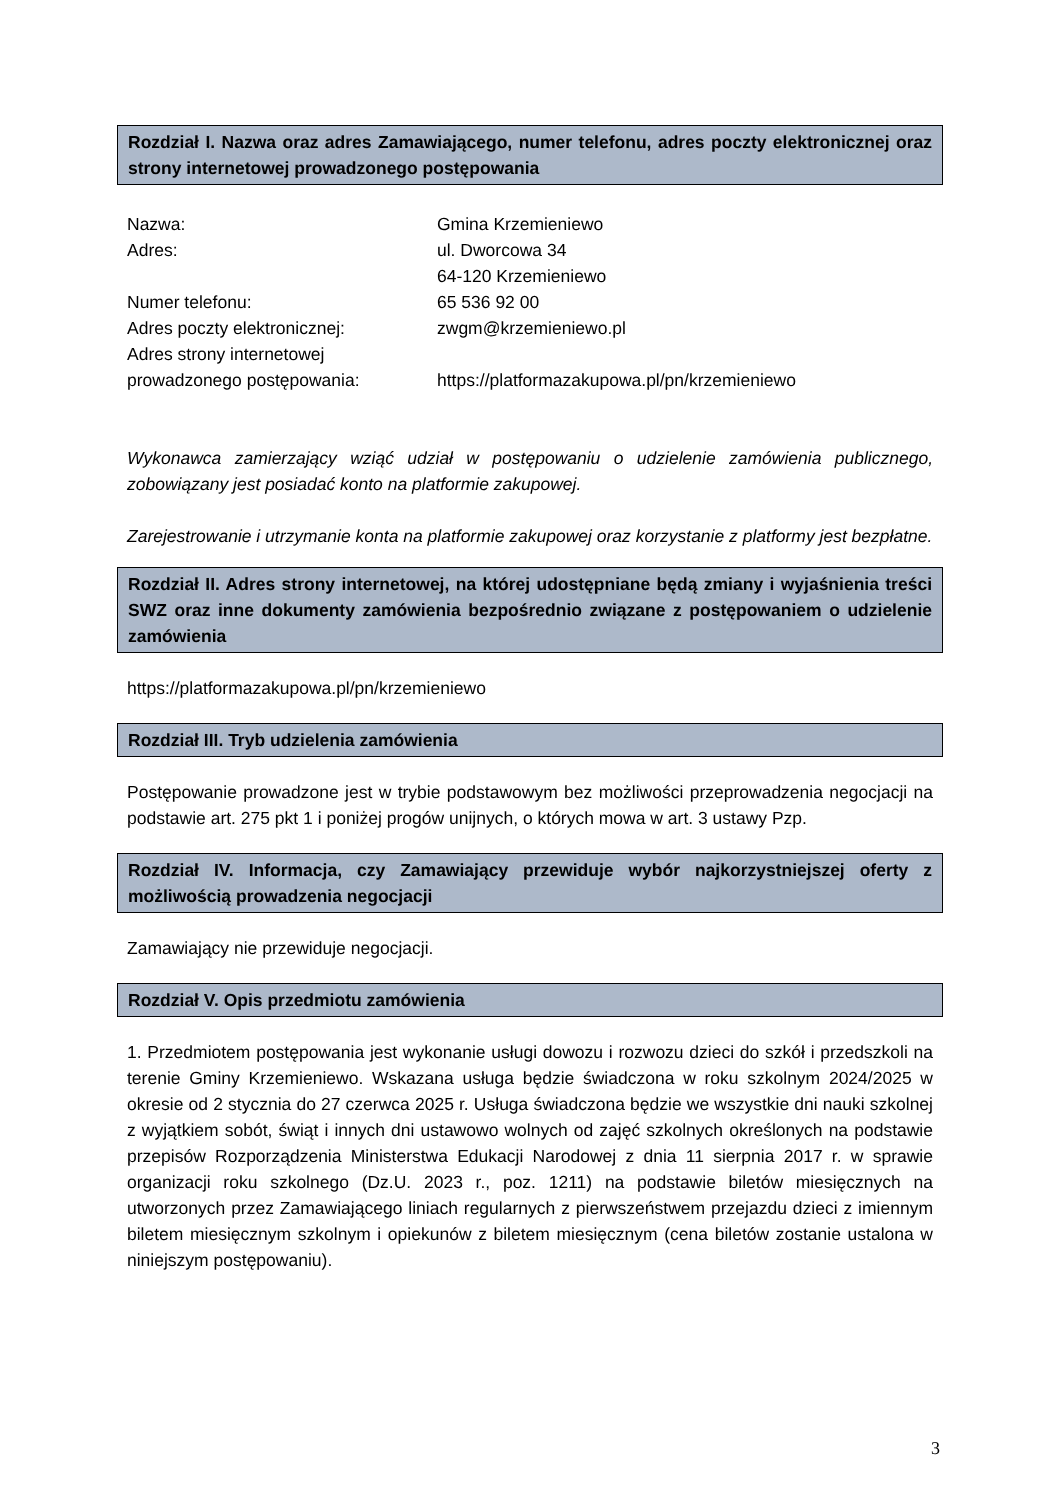Rozdział I. Nazwa oraz adres Zamawiającego, numer telefonu, adres poczty elektronicznej oraz strony internetowej prowadzonego postępowania
| Nazwa: | Gmina Krzemieniewo |
| Adres: | ul. Dworcowa 34 |
| | 64-120 Krzemieniewo |
| Numer telefonu: | 65 536 92 00 |
| Adres poczty elektronicznej: | zwgm@krzemieniewo.pl |
| Adres strony internetowej prowadzonego postępowania: | https://platformazakupowa.pl/pn/krzemieniewo |
Wykonawca zamierzający wziąć udział w postępowaniu o udzielenie zamówienia publicznego, zobowiązany jest posiadać konto na platformie zakupowej.
Zarejestrowanie i utrzymanie konta na platformie zakupowej oraz korzystanie z platformy jest bezpłatne.
Rozdział II. Adres strony internetowej, na której udostępniane będą zmiany i wyjaśnienia treści SWZ oraz inne dokumenty zamówienia bezpośrednio związane z postępowaniem o udzielenie zamówienia
https://platformazakupowa.pl/pn/krzemieniewo
Rozdział III. Tryb udzielenia zamówienia
Postępowanie prowadzone jest w trybie podstawowym bez możliwości przeprowadzenia negocjacji na podstawie art. 275 pkt 1 i poniżej progów unijnych, o których mowa w art. 3 ustawy Pzp.
Rozdział IV. Informacja, czy Zamawiający przewiduje wybór najkorzystniejszej oferty z możliwością prowadzenia negocjacji
Zamawiający nie przewiduje negocjacji.
Rozdział V. Opis przedmiotu zamówienia
1. Przedmiotem postępowania jest wykonanie usługi dowozu i rozwozu dzieci do szkół i przedszkoli na terenie Gminy Krzemieniewo. Wskazana usługa będzie świadczona w roku szkolnym 2024/2025 w okresie od 2 stycznia do 27 czerwca 2025 r. Usługa świadczona będzie we wszystkie dni nauki szkolnej z wyjątkiem sobót, świąt i innych dni ustawowo wolnych od zajęć szkolnych określonych na podstawie przepisów Rozporządzenia Ministerstwa Edukacji Narodowej z dnia 11 sierpnia 2017 r. w sprawie organizacji roku szkolnego (Dz.U. 2023 r., poz. 1211) na podstawie biletów miesięcznych na utworzonych przez Zamawiającego liniach regularnych z pierwszeństwem przejazdu dzieci z imiennym biletem miesięcznym szkolnym i opiekunów z biletem miesięcznym (cena biletów zostanie ustalona w niniejszym postępowaniu).
3